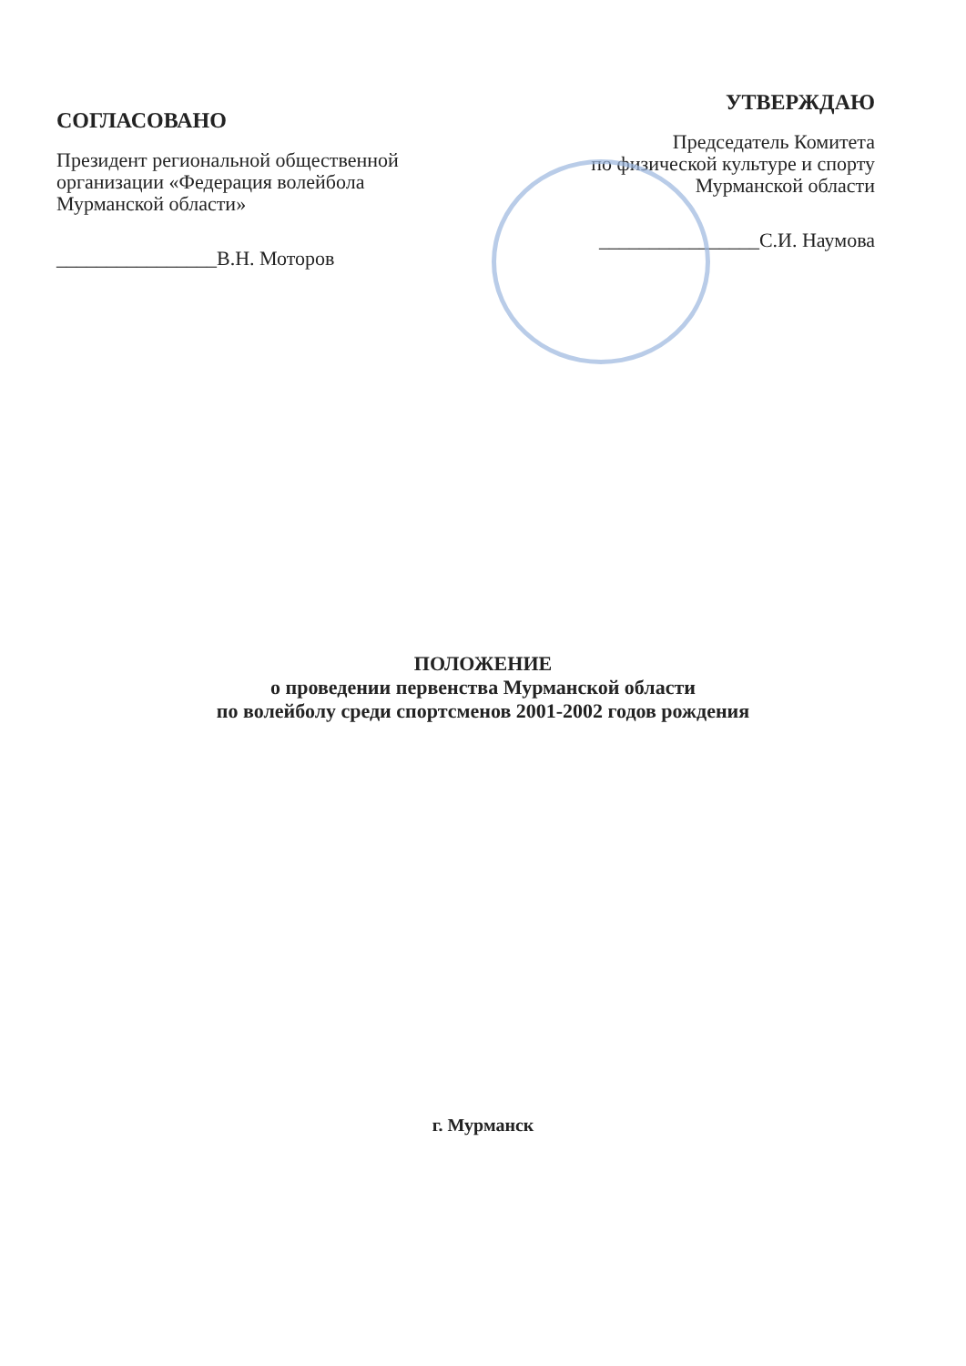СОГЛАСОВАНО
Президент региональной общественной организации «Федерация волейбола Мурманской области»
________________В.Н. Моторов
УТВЕРЖДАЮ
Председатель Комитета
по физической культуре и спорту
Мурманской области
________________С.И. Наумова
ПОЛОЖЕНИЕ
о проведении первенства Мурманской области
по волейболу среди спортсменов 2001-2002 годов рождения
г. Мурманск